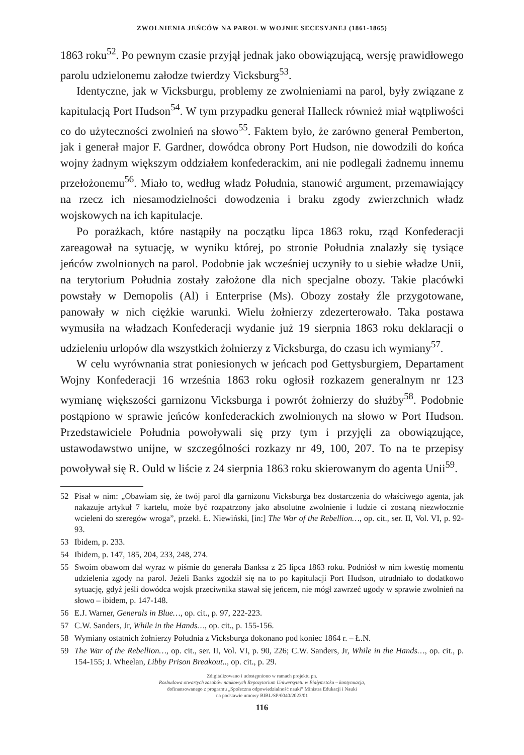ZWOLNIENIA JEŃCÓW NA PAROL W WOJNIE SECESYJNEJ (1861-1865)
1863 roku<sup>52</sup>. Po pewnym czasie przyjął jednak jako obowiązującą, wersję prawidłowego parolu udzielonemu załodze twierdzy Vicksburg<sup>53</sup>.
Identyczne, jak w Vicksburgu, problemy ze zwolnieniami na parol, były związane z kapitulacją Port Hudson<sup>54</sup>. W tym przypadku generał Halleck również miał wątpliwości co do użyteczności zwolnień na słowo<sup>55</sup>. Faktem było, że zarówno generał Pemberton, jak i generał major F. Gardner, dowódca obrony Port Hudson, nie dowodzili do końca wojny żadnym większym oddziałem konfederackim, ani nie podlegali żadnemu innemu przełożonemu<sup>56</sup>. Miało to, według władz Południa, stanowić argument, przemawiający na rzecz ich niesamodzielności dowodzenia i braku zgody zwierzchnich władz wojskowych na ich kapitulacje.
Po porażkach, które nastąpiły na początku lipca 1863 roku, rząd Konfederacji zareagował na sytuację, w wyniku której, po stronie Południa znalazły się tysiące jeńców zwolnionych na parol. Podobnie jak wcześniej uczyniły to u siebie władze Unii, na terytorium Południa zostały założone dla nich specjalne obozy. Takie placówki powstały w Demopolis (Al) i Enterprise (Ms). Obozy zostały źle przygotowane, panowały w nich ciężkie warunki. Wielu żołnierzy zdezerterowało. Taka postawa wymusiła na władzach Konfederacji wydanie już 19 sierpnia 1863 roku deklaracji o udzieleniu urlopów dla wszystkich żołnierzy z Vicksburga, do czasu ich wymiany<sup>57</sup>.
W celu wyrównania strat poniesionych w jeńcach pod Gettysburgiem, Departament Wojny Konfederacji 16 września 1863 roku ogłosił rozkazem generalnym nr 123 wymianę większości garnizonu Vicksburga i powrót żołnierzy do służby<sup>58</sup>. Podobnie postąpiono w sprawie jeńców konfederackich zwolnionych na słowo w Port Hudson. Przedstawiciele Południa powoływali się przy tym i przyjęli za obowiązujące, ustawodawstwo unijne, w szczególności rozkazy nr 49, 100, 207. To na te przepisy powoływał się R. Ould w liście z 24 sierpnia 1863 roku skierowanym do agenta Unii<sup>59</sup>.
52 Pisał w nim: „Obawiam się, że twój parol dla garnizonu Vicksburga bez dostarczenia do właściwego agenta, jak nakazuje artykuł 7 kartelu, może być rozpatrzony jako absolutne zwolnienie i ludzie ci zostaną niezwłocznie wcieleni do szeregów wroga”, przekł. Ł. Niewiński, [in:] The War of the Rebellion…, op. cit., ser. II, Vol. VI, p. 92-93.
53 Ibidem, p. 233.
54 Ibidem, p. 147, 185, 204, 233, 248, 274.
55 Swoim obawom dał wyraz w piśmie do generała Banksa z 25 lipca 1863 roku. Podniósł w nim kwestię momentu udzielenia zgody na parol. Jeżeli Banks zgodził się na to po kapitulacji Port Hudson, utrudniało to dodatkowo sytuację, gdyż jeśli dowódca wojsk przeciwnika stawał się jeńcem, nie mógł zawrzeć ugody w sprawie zwolnień na słowo – ibidem, p. 147-148.
56 E.J. Warner, Generals in Blue…, op. cit., p. 97, 222-223.
57 C.W. Sanders, Jr, While in the Hands…, op. cit., p. 155-156.
58 Wymiany ostatnich żołnierzy Południa z Vicksburga dokonano pod koniec 1864 r. – Ł.N.
59 The War of the Rebellion…, op. cit., ser. II, Vol. VI, p. 90, 226; C.W. Sanders, Jr, While in the Hands…, op. cit., p. 154-155; J. Wheelan, Libby Prison Breakout.., op. cit., p. 29.
Zdigitalizowano i udostępniono w ramach projektu pn.
Rozbudowa otwartych zasobów naukowych Repozytorium Uniwersytetu w Białymstoku – kontynuacja,
dofinansowanego z programu „Społeczna odpowiedzialność nauki” Ministra Edukacji i Nauki
na podstawie umowy BIBL/SP/0040/2023/01
116